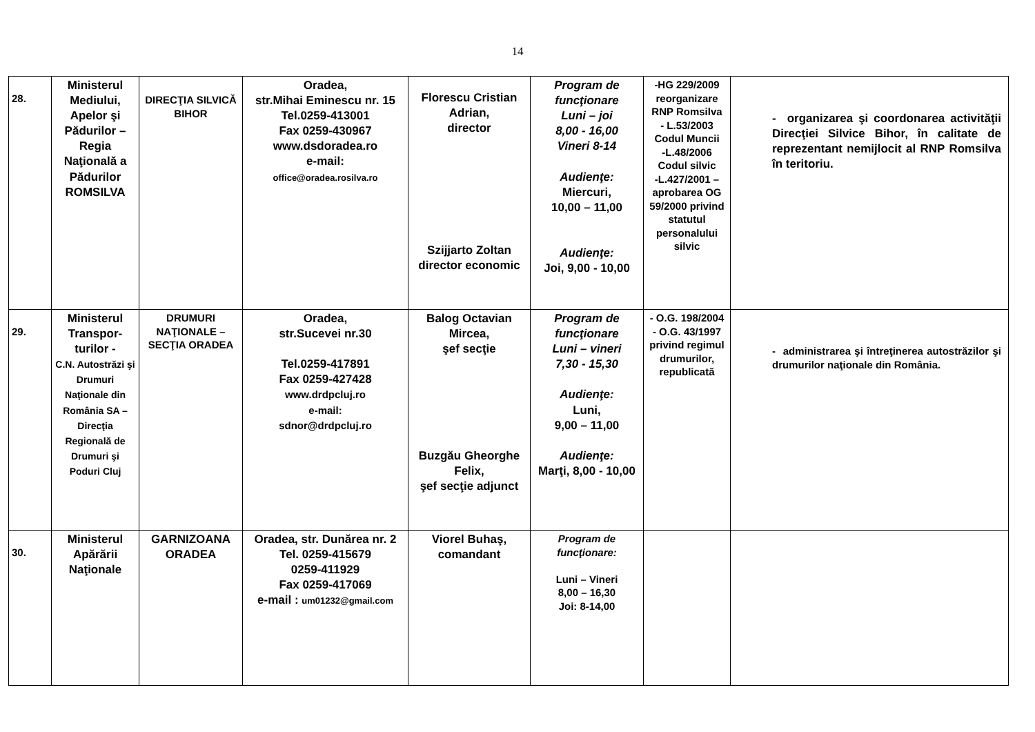14
| 28. | Ministerul Mediului, Apelor şi Pădurilor – Regia Naţională a Pădurilor ROMSILVA | DIRECŢIA SILVICĂ BIHOR | Oradea, str.Mihai Eminescu nr. 15 Tel.0259-413001 Fax 0259-430967 www.dsdoradea.ro e-mail: office@oradea.rosilva.ro | Florescu Cristian Adrian, director Szijjarto Zoltan director economic | Program de funcţionare Luni – joi 8,00 - 16,00 Vineri 8-14 Audienţe: Miercuri, 10,00 – 11,00 Audienţe: Joi, 9,00 - 10,00 | -HG 229/2009 reorganizare RNP Romsilva - L.53/2003 Codul Muncii -L.48/2006 Codul silvic -L.427/2001 – aprobarea OG 59/2000 privind statutul personalului silvic | - organizarea şi coordonarea activităţii Direcţiei Silvice Bihor, în calitate de reprezentant nemijlocit al RNP Romsilva în teritoriu. |
| 29. | Ministerul Transpor-turilor - C.N. Autostrăzi şi Drumuri Naţionale din România SA – Direcţia Regională de Drumuri şi Poduri Cluj | DRUMURI NAŢIONALE – SECŢIA ORADEA | Oradea, str.Sucevei nr.30 Tel.0259-417891 Fax 0259-427428 www.drdpcluj.ro e-mail: sdnor@drdpcluj.ro | Balog Octavian Mircea, şef secţie Buzgău Gheorghe Felix, şef secţie adjunct | Program de funcţionare Luni – vineri 7,30 - 15,30 Audienţe: Luni, 9,00 – 11,00 Audienţe: Marţi, 8,00 - 10,00 | - O.G. 198/2004 - O.G. 43/1997 privind regimul drumurilor, republicată | - administrarea şi întreţinerea autostrăzilor şi drumurilor naţionale din România. |
| 30. | Ministerul Apărării Naţionale | GARNIZOANA ORADEA | Oradea, str. Dunărea nr. 2 Tel. 0259-415679 0259-411929 Fax 0259-417069 e-mail : um01232@gmail.com | Viorel Buhaş, comandant | Program de funcţionare: Luni – Vineri 8,00 – 16,30 Joi: 8-14,00 | | |